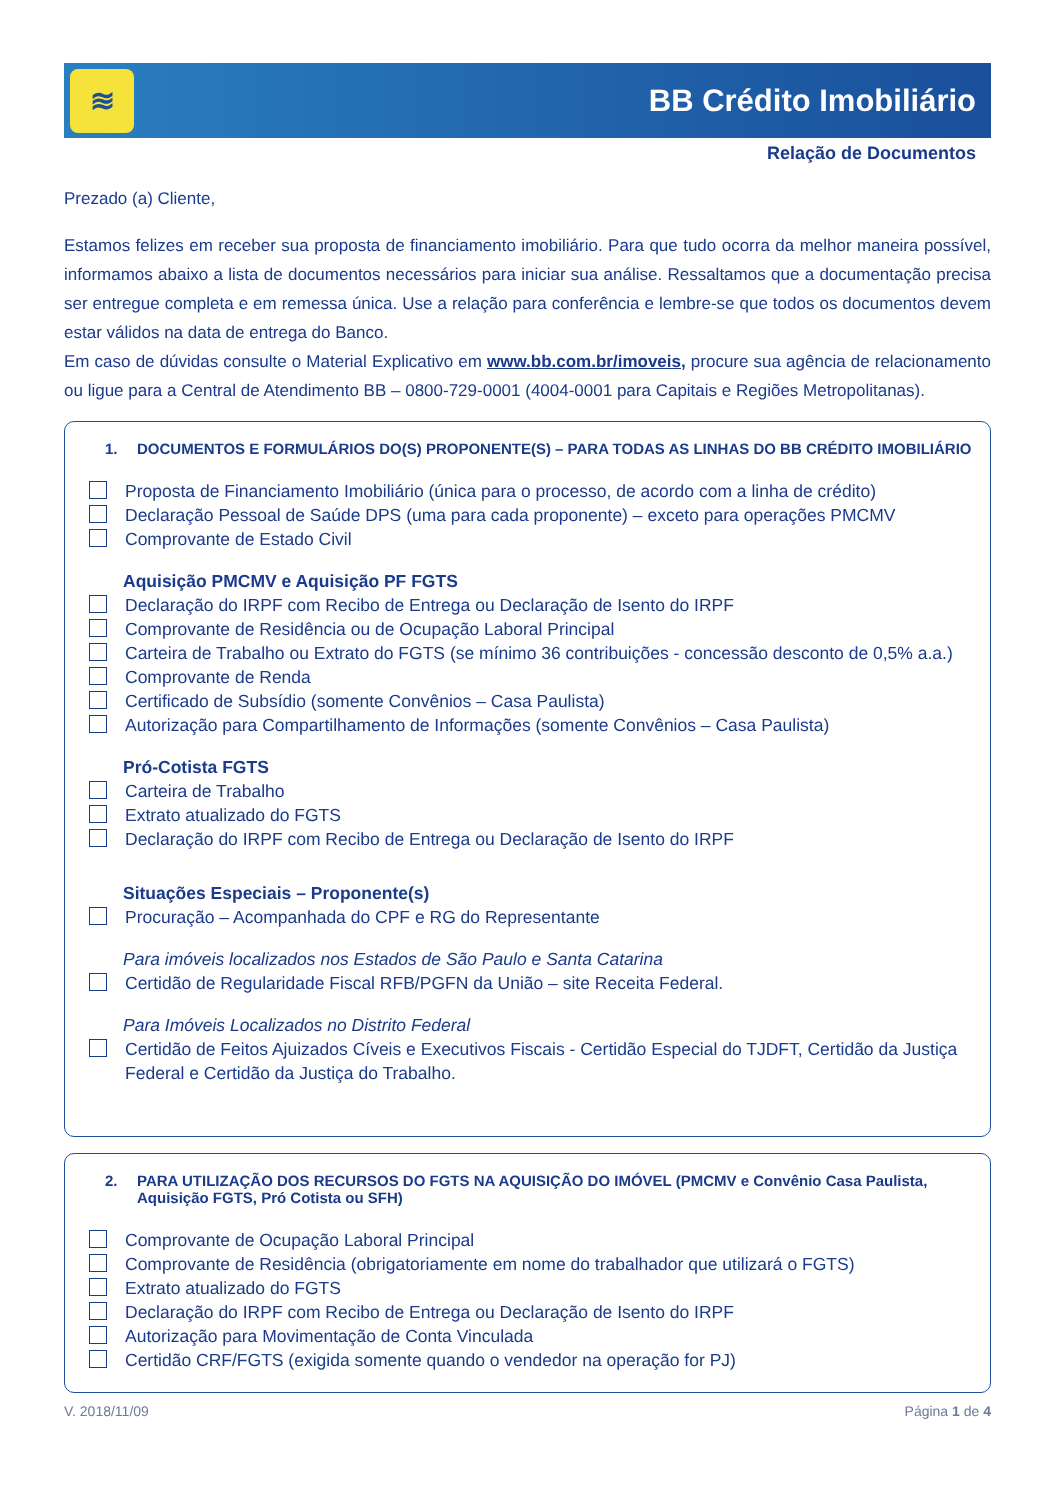≋
BB Crédito Imobiliário
Relação de Documentos
Prezado (a) Cliente,
Estamos felizes em receber sua proposta de financiamento imobiliário. Para que tudo ocorra da melhor maneira possível, informamos abaixo a lista de documentos necessários para iniciar sua análise. Ressaltamos que a documentação precisa ser entregue completa e em remessa única. Use a relação para conferência e lembre-se que todos os documentos devem estar válidos na data de entrega do Banco.
Em caso de dúvidas consulte o Material Explicativo em www.bb.com.br/imoveis, procure sua agência de relacionamento ou ligue para a Central de Atendimento BB – 0800-729-0001 (4004-0001 para Capitais e Regiões Metropolitanas).
1. DOCUMENTOS E FORMULÁRIOS DO(S) PROPONENTE(S) – PARA TODAS AS LINHAS DO BB CRÉDITO IMOBILIÁRIO
Proposta de Financiamento Imobiliário (única para o processo, de acordo com a linha de crédito)
Declaração Pessoal de Saúde DPS (uma para cada proponente) – exceto para operações PMCMV
Comprovante de Estado Civil
Aquisição PMCMV e Aquisição PF FGTS
Declaração do IRPF com Recibo de Entrega ou Declaração de Isento do IRPF
Comprovante de Residência ou de Ocupação Laboral Principal
Carteira de Trabalho ou Extrato do FGTS (se mínimo 36 contribuições - concessão desconto de 0,5% a.a.)
Comprovante de Renda
Certificado de Subsídio (somente Convênios – Casa Paulista)
Autorização para Compartilhamento de Informações (somente Convênios – Casa Paulista)
Pró-Cotista FGTS
Carteira de Trabalho
Extrato atualizado do FGTS
Declaração do IRPF com Recibo de Entrega ou Declaração de Isento do IRPF
Situações Especiais – Proponente(s)
Procuração – Acompanhada do CPF e RG do Representante
Para imóveis localizados nos Estados de São Paulo e Santa Catarina
Certidão de Regularidade Fiscal RFB/PGFN da União – site Receita Federal.
Para Imóveis Localizados no Distrito Federal
Certidão de Feitos Ajuizados Cíveis e Executivos Fiscais - Certidão Especial do TJDFT, Certidão da Justiça Federal e Certidão da Justiça do Trabalho.
2. PARA UTILIZAÇÃO DOS RECURSOS DO FGTS NA AQUISIÇÃO DO IMÓVEL (PMCMV e Convênio Casa Paulista, Aquisição FGTS, Pró Cotista ou SFH)
Comprovante de Ocupação Laboral Principal
Comprovante de Residência (obrigatoriamente em nome do trabalhador que utilizará o FGTS)
Extrato atualizado do FGTS
Declaração do IRPF com Recibo de Entrega ou Declaração de Isento do IRPF
Autorização para Movimentação de Conta Vinculada
Certidão CRF/FGTS (exigida somente quando o vendedor na operação for PJ)
V. 2018/11/09 Página 1 de 4